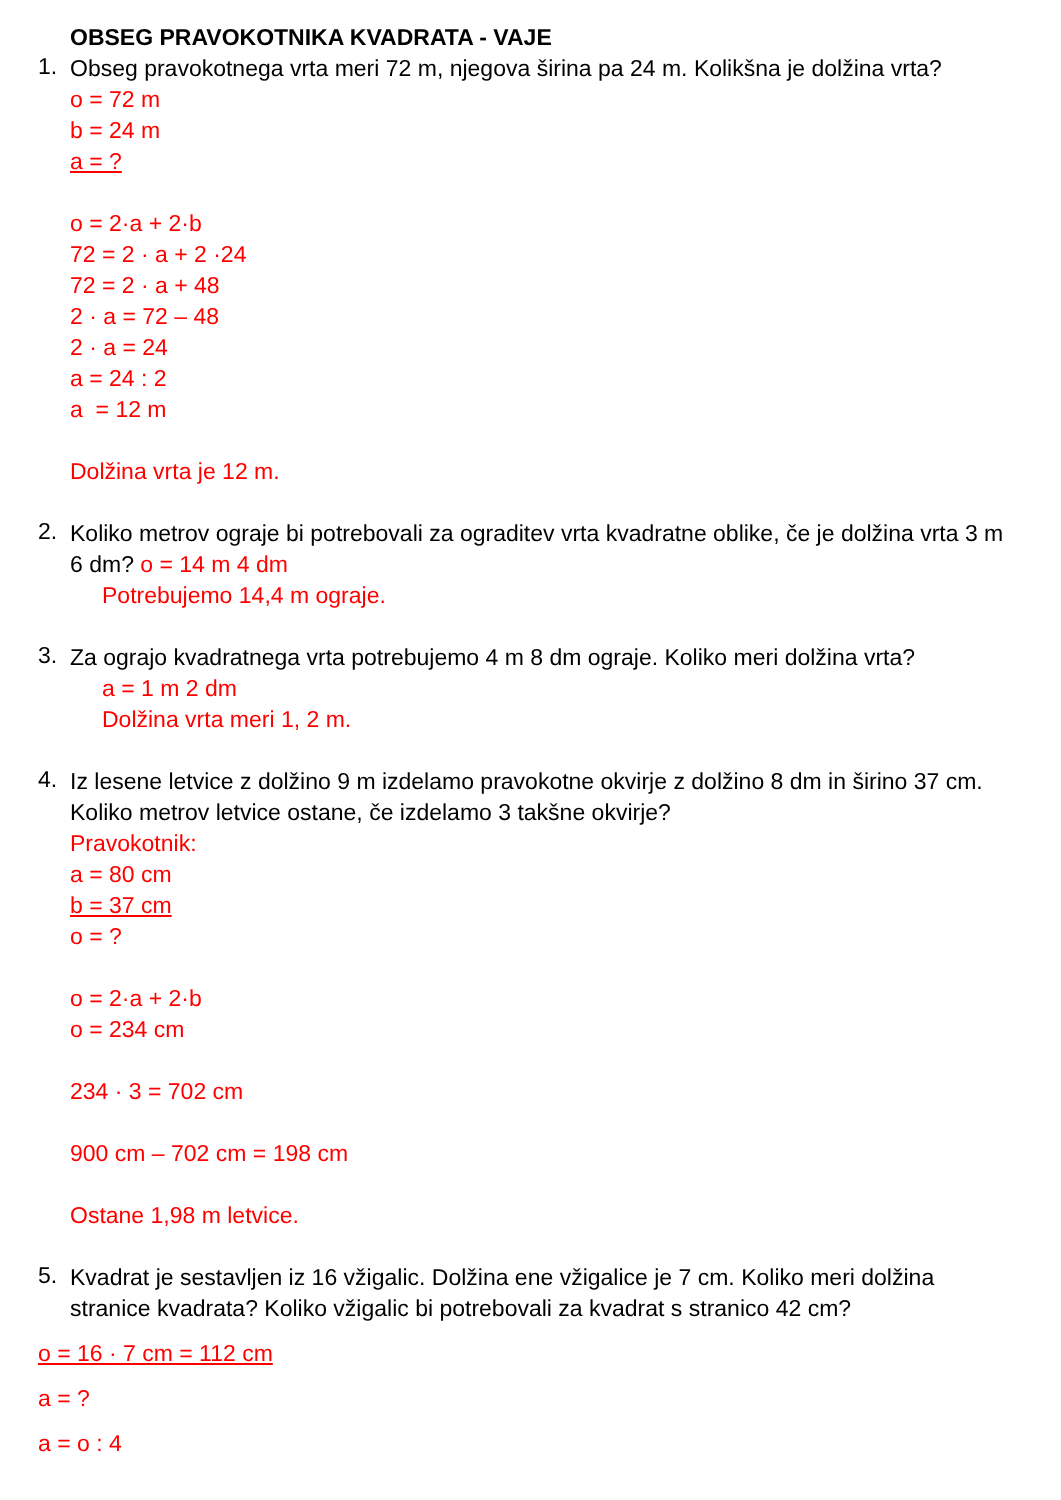OBSEG PRAVOKOTNIKA KVADRATA - VAJE
1.
Obseg pravokotnega vrta meri 72 m, njegova širina pa 24 m. Kolikšna je dolžina vrta?
o = 72 m
b = 24 m
a = ?
o = 2·a + 2·b
72 = 2 · a + 2 ·24
72 = 2 · a + 48
2 · a = 72 – 48
2 · a = 24
a = 24 : 2
a = 12 m
Dolžina vrta je 12 m.
2.
Koliko metrov ograje bi potrebovali za ograditev vrta kvadratne oblike, če je dolžina vrta 3 m 6 dm? o = 14 m 4 dm
Potrebujemo 14,4 m ograje.
3.
Za ograjo kvadratnega vrta potrebujemo 4 m 8 dm ograje. Koliko meri dolžina vrta?
a = 1 m 2 dm
Dolžina vrta meri 1, 2 m.
4.
Iz lesene letvice z dolžino 9 m izdelamo pravokotne okvirje z dolžino 8 dm in širino 37 cm. Koliko metrov letvice ostane, če izdelamo 3 takšne okvirje?
Pravokotnik:
a = 80 cm
b = 37 cm
o = ?
o = 2·a + 2·b
o = 234 cm
234 · 3 = 702 cm
900 cm – 702 cm = 198 cm
Ostane 1,98 m letvice.
5.
Kvadrat je sestavljen iz 16 vžigalic. Dolžina ene vžigalice je 7 cm. Koliko meri dolžina stranice kvadrata? Koliko vžigalic bi potrebovali za kvadrat s stranico 42 cm?
o = 16 · 7 cm = 112 cm
a = ?
a = o : 4